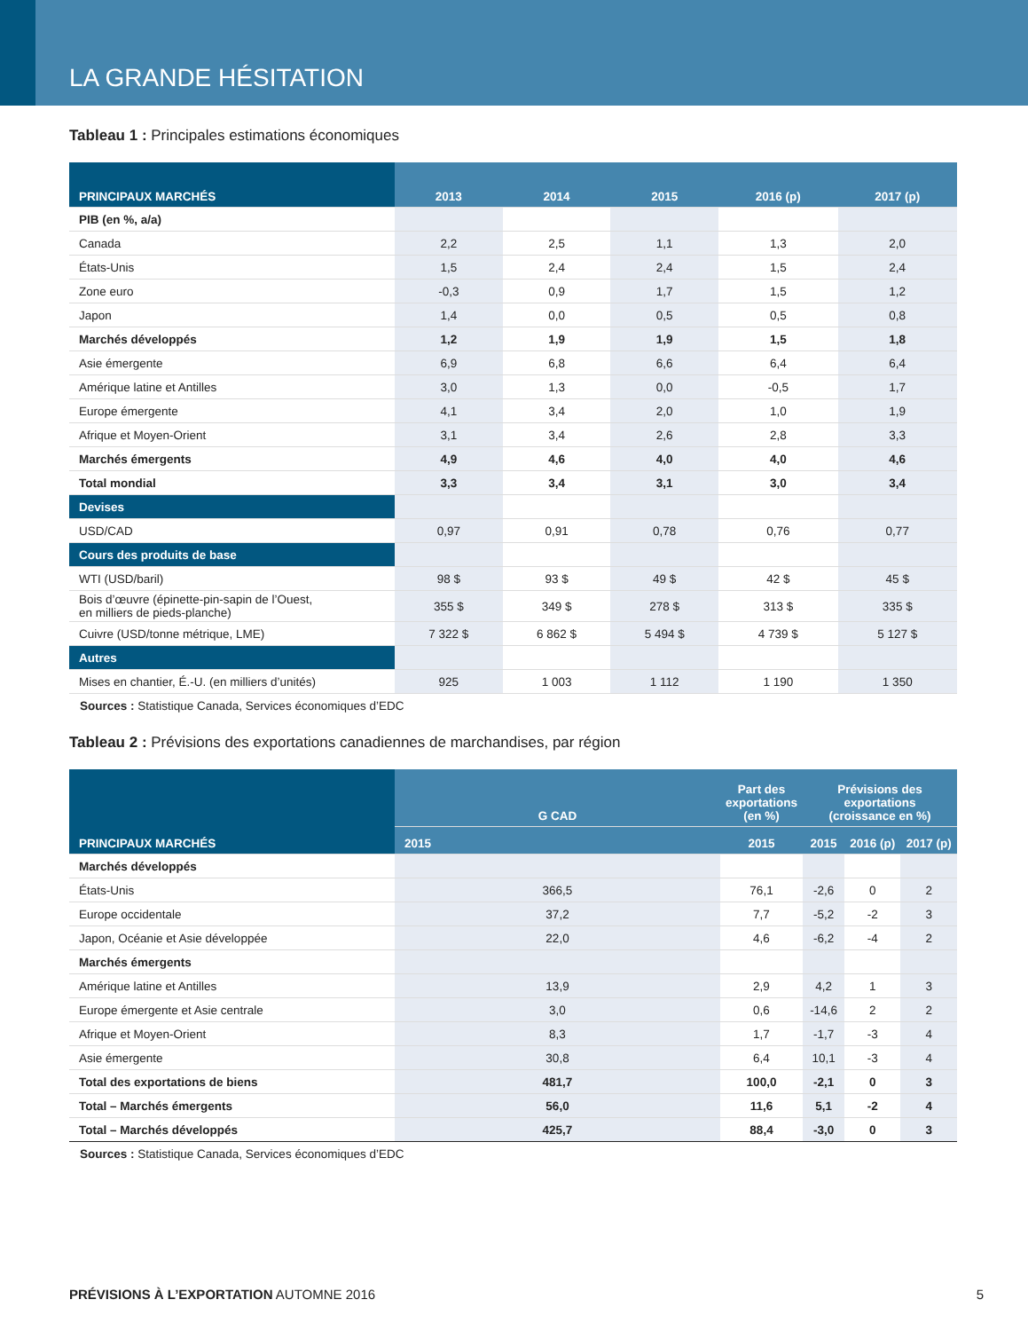LA GRANDE HÉSITATION
Tableau 1 : Principales estimations économiques
| PRINCIPAUX MARCHÉS | 2013 | 2014 | 2015 | 2016 (p) | 2017 (p) |
| --- | --- | --- | --- | --- | --- |
| PIB (en %, a/a) | | | | | |
| Canada | 2,2 | 2,5 | 1,1 | 1,3 | 2,0 |
| États-Unis | 1,5 | 2,4 | 2,4 | 1,5 | 2,4 |
| Zone euro | -0,3 | 0,9 | 1,7 | 1,5 | 1,2 |
| Japon | 1,4 | 0,0 | 0,5 | 0,5 | 0,8 |
| Marchés développés | 1,2 | 1,9 | 1,9 | 1,5 | 1,8 |
| Asie émergente | 6,9 | 6,8 | 6,6 | 6,4 | 6,4 |
| Amérique latine et Antilles | 3,0 | 1,3 | 0,0 | -0,5 | 1,7 |
| Europe émergente | 4,1 | 3,4 | 2,0 | 1,0 | 1,9 |
| Afrique et Moyen-Orient | 3,1 | 3,4 | 2,6 | 2,8 | 3,3 |
| Marchés émergents | 4,9 | 4,6 | 4,0 | 4,0 | 4,6 |
| Total mondial | 3,3 | 3,4 | 3,1 | 3,0 | 3,4 |
| Devises | | | | | |
| USD/CAD | 0,97 | 0,91 | 0,78 | 0,76 | 0,77 |
| Cours des produits de base | | | | | |
| WTI (USD/baril) | 98 $ | 93 $ | 49 $ | 42 $ | 45 $ |
| Bois d’œuvre (épinette-pin-sapin de l’Ouest, en milliers de pieds-planche) | 355 $ | 349 $ | 278 $ | 313 $ | 335 $ |
| Cuivre (USD/tonne métrique, LME) | 7 322 $ | 6 862 $ | 5 494 $ | 4 739 $ | 5 127 $ |
| Autres | | | | | |
| Mises en chantier, É.-U. (en milliers d’unités) | 925 | 1 003 | 1 112 | 1 190 | 1 350 |
Sources : Statistique Canada, Services économiques d’EDC
Tableau 2 : Prévisions des exportations canadiennes de marchandises, par région
| PRINCIPAUX MARCHÉS | G CAD | Part des exportations (en %) | Prévisions des exportations (croissance en %) | | |
| --- | --- | --- | --- | --- | --- |
| | 2015 | 2015 | 2015 | 2016 (p) | 2017 (p) |
| Marchés développés | | | | | |
| États-Unis | 366,5 | 76,1 | -2,6 | 0 | 2 |
| Europe occidentale | 37,2 | 7,7 | -5,2 | -2 | 3 |
| Japon, Océanie et Asie développée | 22,0 | 4,6 | -6,2 | -4 | 2 |
| Marchés émergents | | | | | |
| Amérique latine et Antilles | 13,9 | 2,9 | 4,2 | 1 | 3 |
| Europe émergente et Asie centrale | 3,0 | 0,6 | -14,6 | 2 | 2 |
| Afrique et Moyen-Orient | 8,3 | 1,7 | -1,7 | -3 | 4 |
| Asie émergente | 30,8 | 6,4 | 10,1 | -3 | 4 |
| Total des exportations de biens | 481,7 | 100,0 | -2,1 | 0 | 3 |
| Total – Marchés émergents | 56,0 | 11,6 | 5,1 | -2 | 4 |
| Total – Marchés développés | 425,7 | 88,4 | -3,0 | 0 | 3 |
Sources : Statistique Canada, Services économiques d’EDC
PRÉVISIONS À L’EXPORTATION AUTOMNE 2016 5